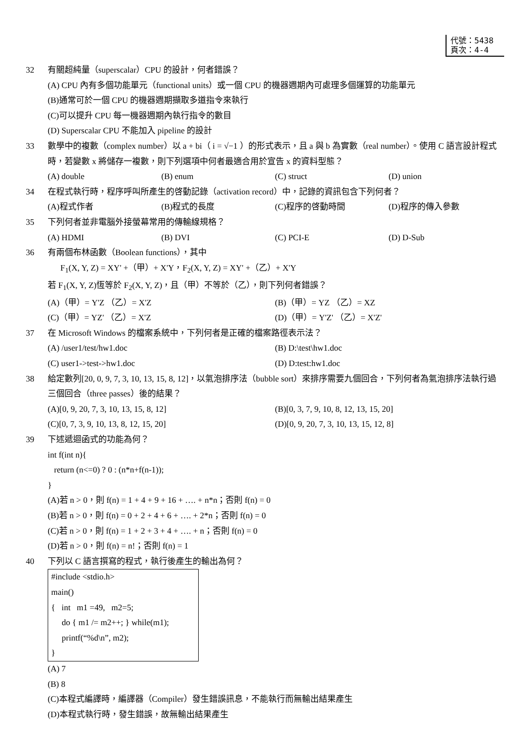代號：5438
頁次：4-4
32 有關超純量（superscalar）CPU 的設計，何者錯誤？
(A) CPU 內有多個功能單元（functional units）或一個 CPU 的機器週期內可處理多個運算的功能單元
(B)通常可於一個 CPU 的機器週期擷取多道指令來執行
(C)可以提升 CPU 每一機器週期內執行指令的數目
(D) Superscalar CPU 不能加入 pipeline 的設計
33 數學中的複數（complex number）以 a + bi（ i = √−1 ）的形式表示，且 a 與 b 為實數（real number）。使用 C 語言設計程式時，若變數 x 將儲存一複數，則下列選項中何者最適合用於宣告 x 的資料型態？
(A) double (B) enum (C) struct (D) union
34 在程式執行時，程序呼叫所產生的啓動記錄（activation record）中，記錄的資訊包含下列何者？
(A)程式作者 (B)程式的長度 (C)程序的啓動時間 (D)程序的傳入參數
35 下列何者並非電腦外接螢幕常用的傳輸線規格？
(A) HDMI (B) DVI (C) PCI-E (D) D-Sub
36 有兩個布林函數（Boolean functions），其中
F<sub>1</sub>(X, Y, Z) = XY' +（甲）+ X'Y，F<sub>2</sub>(X, Y, Z) = XY' +（乙）+ X'Y
若 F<sub>1</sub>(X, Y, Z)恆等於 F<sub>2</sub>(X, Y, Z)，且（甲）不等於（乙），則下列何者錯誤？
(A)（甲）= Y'Z （乙）= X'Z (B)（甲）= YZ （乙）= XZ
(C)（甲）= YZ' （乙）= X'Z (D)（甲）= Y'Z' （乙）= X'Z'
37 在 Microsoft Windows 的檔案系統中，下列何者是正確的檔案路徑表示法？
(A) /user1/test/hw1.doc (B) D:\test\hw1.doc
(C) user1->test->hw1.doc (D) D:test:hw1.doc
38 給定數列[20, 0, 9, 7, 3, 10, 13, 15, 8, 12]，以氣泡排序法（bubble sort）來排序需要九個回合，下列何者為氣泡排序法執行過三個回合（three passes）後的結果？
(A)[0, 9, 20, 7, 3, 10, 13, 15, 8, 12] (B)[0, 3, 7, 9, 10, 8, 12, 13, 15, 20]
(C)[0, 7, 3, 9, 10, 13, 8, 12, 15, 20] (D)[0, 9, 20, 7, 3, 10, 13, 15, 12, 8]
39 下述遞迴函式的功能為何？
int f(int n){
return (n<=0) ? 0 : (n*n+f(n-1));
}
(A)若 n > 0，則 f(n) = 1 + 4 + 9 + 16 + …. + n*n；否則 f(n) = 0
(B)若 n > 0，則 f(n) = 0 + 2 + 4 + 6 + …. + 2*n；否則 f(n) = 0
(C)若 n > 0，則 f(n) = 1 + 2 + 3 + 4 + …. + n；否則 f(n) = 0
(D)若 n > 0，則 f(n) = n!；否則 f(n) = 1
40 下列以 C 語言撰寫的程式，執行後產生的輸出為何？
#include <stdio.h>
main()
{ int m1 =49, m2=5;
do { m1 /= m2++; } while(m1);
printf(“%d\n”, m2);
}
(A) 7
(B) 8
(C)本程式編譯時，編譯器（Compiler）發生錯誤訊息，不能執行而無輸出結果產生
(D)本程式執行時，發生錯誤，故無輸出結果產生